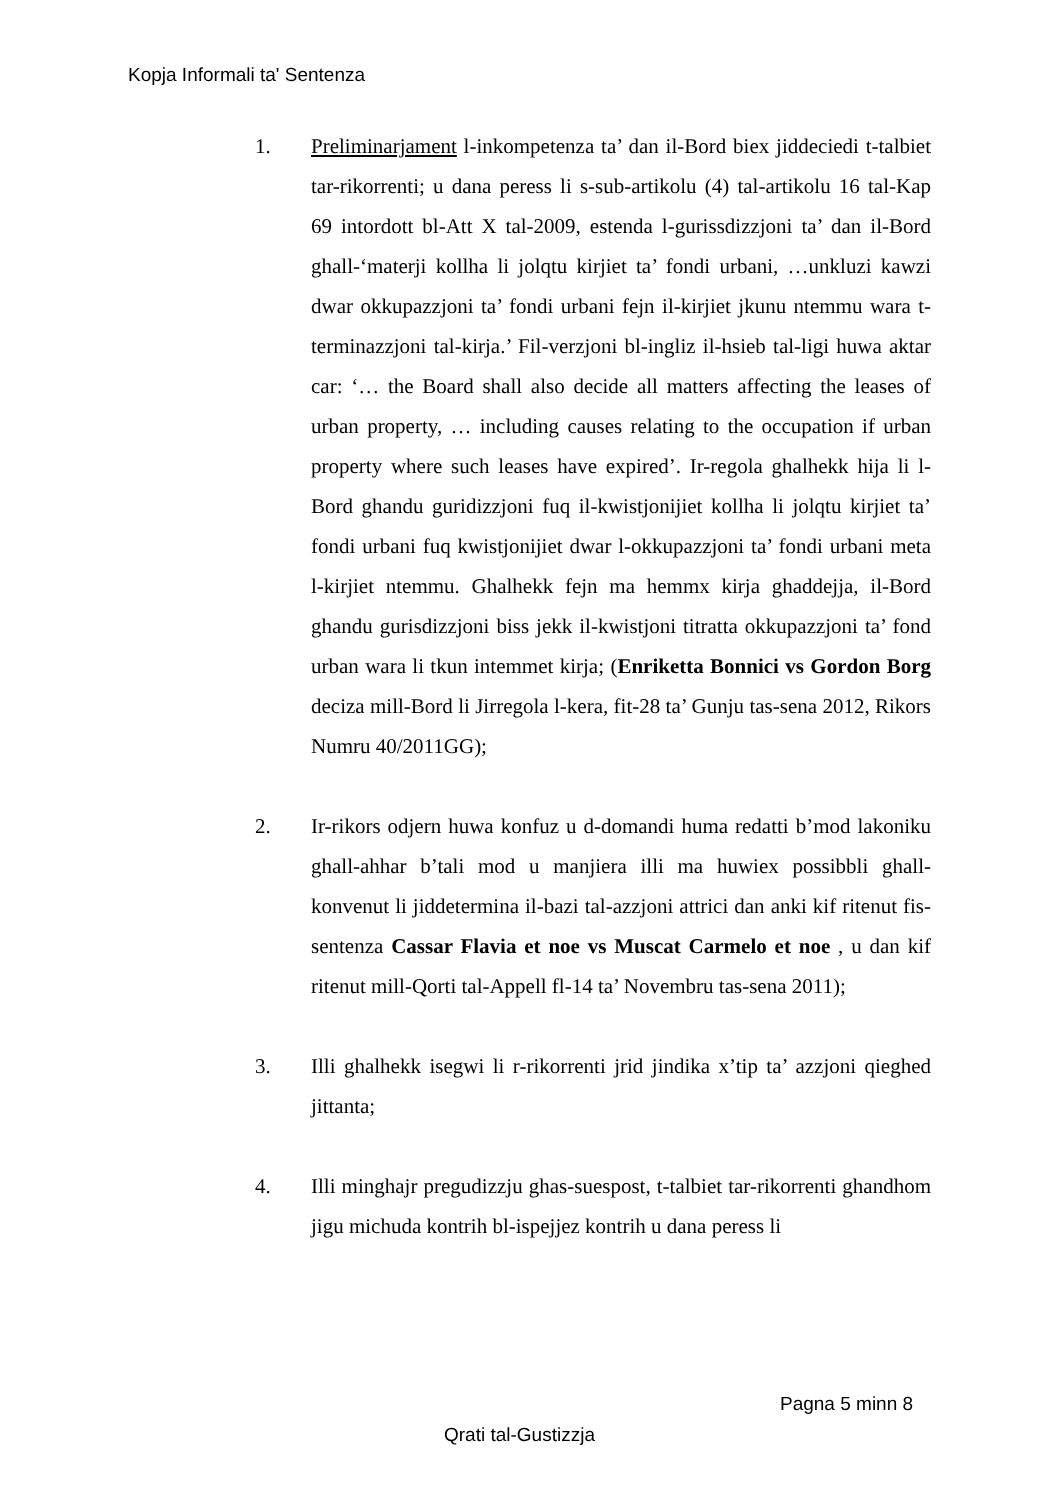Kopja Informali ta' Sentenza
1. Preliminarjament l-inkompetenza ta’ dan il-Bord biex jiddeciedi t-talbiet tar-rikorrenti; u dana peress li s-sub-artikolu (4) tal-artikolu 16 tal-Kap 69 intordott bl-Att X tal-2009, estenda l-gurissdizzjoni ta’ dan il-Bord ghall-‘materji kollha li jolqtu kirjiet ta’ fondi urbani, …unkluzi kawzi dwar okkupazzjoni ta’ fondi urbani fejn il-kirjiet jkunu ntemmu wara t-terminazzjoni tal-kirja.’ Fil-verzjoni bl-ingliz il-hsieb tal-ligi huwa aktar car: ‘… the Board shall also decide all matters affecting the leases of urban property, … including causes relating to the occupation if urban property where such leases have expired’. Ir-regola ghalhekk hija li l-Bord ghandu guridizzjoni fuq il-kwistjonijiet kollha li jolqtu kirjiet ta’ fondi urbani fuq kwistjonijiet dwar l-okkupazzjoni ta’ fondi urbani meta l-kirjiet ntemmu. Ghalhekk fejn ma hemmx kirja ghaddejja, il-Bord ghandu gurisdizzjoni biss jekk il-kwistjoni titratta okkupazzjoni ta’ fond urban wara li tkun intemmet kirja; (Enriketta Bonnici vs Gordon Borg deciza mill-Bord li Jirregola l-kera, fit-28 ta’ Gunju tas-sena 2012, Rikors Numru 40/2011GG);
2. Ir-rikors odjern huwa konfuz u d-domandi huma redatti b’mod lakoniku ghall-ahhar b’tali mod u manjiera illi ma huwiex possibbli ghall-konvenut li jiddetermina il-bazi tal-azzjoni attrici dan anki kif ritenut fis-sentenza Cassar Flavia et noe vs Muscat Carmelo et noe , u dan kif ritenut mill-Qorti tal-Appell fl-14 ta’ Novembru tas-sena 2011);
3. Illi ghalhekk isegwi li r-rikorrenti jrid jindika x’tip ta’ azzjoni qieghed jittanta;
4. Illi minghajr pregudizzju ghas-suespost, t-talbiet tar-rikorrenti ghandhom jigu michuda kontrih bl-ispejjez kontrih u dana peress li
Pagna 5 minn 8
Qrati tal-Gustizzja